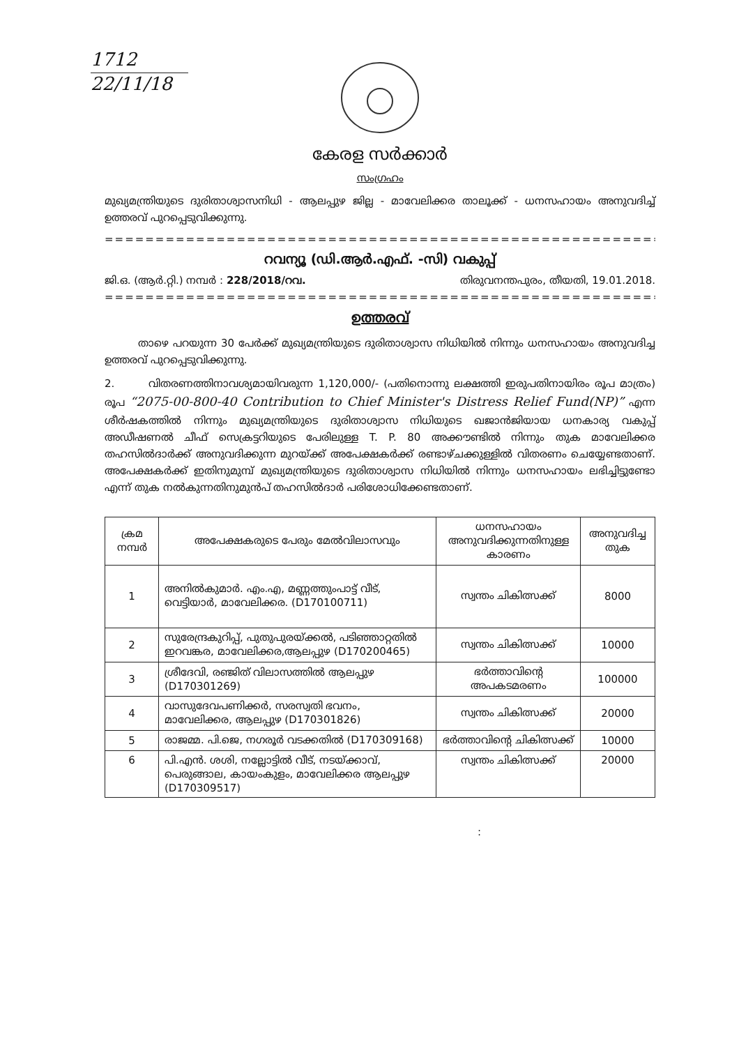1712
22/11/18
കേരള സർക്കാർ
സംഗ്രഹം
മുഖ്യമന്ത്രിയുടെ ദുരിതാശ്വാസനിധി - ആലപ്പുഴ ജില്ല - മാവേലിക്കര താലൂക്ക് - ധനസഹായം അനുവദിച്ച് ഉത്തരവ് പുറപ്പെടുവിക്കുന്നു.
==========================================================
റവന്യൂ (ഡി.ആർ.എഫ്. -സി) വകുപ്പ്
ജി.ഒ. (ആർ.റ്റി.) നമ്പർ : 228/2018/റവ. തിരുവനന്തപുരം, തീയതി, 19.01.2018.
==========================================================
ഉത്തരവ്
താഴെ പറയുന്ന 30 പേർക്ക് മുഖ്യമന്ത്രിയുടെ ദുരിതാശ്വാസ നിധിയിൽ നിന്നും ധനസഹായം അനുവദിച്ച ഉത്തരവ് പുറപ്പെടുവിക്കുന്നു.
2. വിതരണത്തിനാവശ്യമായിവരുന്ന 1,120,000/- (പതിനൊന്നു ലക്ഷത്തി ഇരുപതിനായിരം രൂപ മാത്രം) രൂപ “2075-00-800-40 Contribution to Chief Minister's Distress Relief Fund(NP)” എന്ന ശീർഷകത്തിൽ നിന്നും മുഖ്യമന്ത്രിയുടെ ദുരിതാശ്വാസ നിധിയുടെ ഖജാൻജിയായ ധനകാര്യ വകുപ്പ് അഡീഷണൽ ചീഫ് സെക്രട്ടറിയുടെ പേരിലുള്ള T. P. 80 അക്കൗണ്ടിൽ നിന്നും തുക മാവേലിക്കര തഹസിൽദാർക്ക് അനുവദിക്കുന്ന മുറയ്ക്ക് അപേക്ഷകർക്ക് രണ്ടാഴ്ചക്കുള്ളിൽ വിതരണം ചെയ്യേണ്ടതാണ്. അപേക്ഷകർക്ക് ഇതിനുമുമ്പ് മുഖ്യമന്ത്രിയുടെ ദുരിതാശ്വാസ നിധിയിൽ നിന്നും ധനസഹായം ലഭിച്ചിട്ടുണ്ടോ എന്ന് തുക നൽകുന്നതിനുമുൻപ് തഹസിൽദാർ പരിശോധിക്കേണ്ടതാണ്.
| ക്രമ നമ്പർ | അപേക്ഷകരുടെ പേരും മേൽവിലാസവും | ധനസഹായം അനുവദിക്കുന്നതിനുള്ള കാരണം | അനുവദിച്ച തുക |
| --- | --- | --- | --- |
| 1 | അനിൽകുമാർ. എം.എ, മണ്ണത്തുംപാട്ട് വീട്, വെട്ടിയാർ, മാവേലിക്കര. (D170100711) | സ്വന്തം ചികിത്സക്ക് | 8000 |
| 2 | സുരേന്ദ്രകുറിപ്പ്, പുതുപുരയ്ക്കൽ, പടിഞ്ഞാറ്റതിൽ ഇറവങ്കര, മാവേലിക്കര,ആലപ്പുഴ (D170200465) | സ്വന്തം ചികിത്സക്ക് | 10000 |
| 3 | ശ്രീദേവി, രഞ്ജിത് വിലാസത്തിൽ ആലപ്പുഴ (D170301269) | ഭർത്താവിന്റെ അപകടമരണം | 100000 |
| 4 | വാസുദേവപണിക്കർ, സരസ്വതി ഭവനം, മാവേലിക്കര, ആലപ്പുഴ (D170301826) | സ്വന്തം ചികിത്സക്ക് | 20000 |
| 5 | രാജമ്മ. പി.ജെ, നഗരൂർ വടക്കതിൽ (D170309168) | ഭർത്താവിന്റെ ചികിത്സക്ക് | 10000 |
| 6 | പി.എൻ. ശശി, നല്ലോട്ടിൽ വീട്, നടയ്ക്കാവ്, പെരുങ്ങാല, കായംകുളം, മാവേലിക്കര ആലപ്പുഴ (D170309517) | സ്വന്തം ചികിത്സക്ക് | 20000 |
: